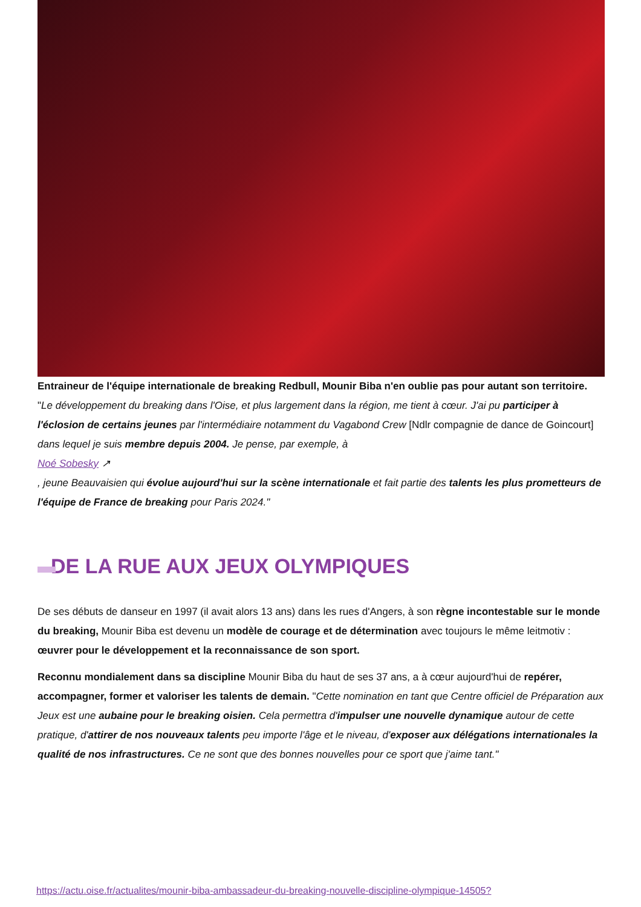Entraineur de l'équipe internationale de breaking Redbull, Mounir Biba n'en oublie pas pour autant son territoire. "Le développement du breaking dans l'Oise, et plus largement dans la région, me tient à cœur. J'ai pu participer à l'éclosion de certains jeunes par l'intermédiaire notamment du Vagabond Crew [Ndlr compagnie de dance de Goincourt] dans lequel je suis membre depuis 2004. Je pense, par exemple, à
Noé Sobesky ↗
, jeune Beauvaisien qui évolue aujourd'hui sur la scène internationale et fait partie des talents les plus prometteurs de l'équipe de France de breaking pour Paris 2024."
DE LA RUE AUX JEUX OLYMPIQUES
De ses débuts de danseur en 1997 (il avait alors 13 ans) dans les rues d'Angers, à son règne incontestable sur le monde du breaking, Mounir Biba est devenu un modèle de courage et de détermination avec toujours le même leitmotiv : œuvrer pour le développement et la reconnaissance de son sport.
Reconnu mondialement dans sa discipline Mounir Biba du haut de ses 37 ans, a à cœur aujourd'hui de repérer, accompagner, former et valoriser les talents de demain. "Cette nomination en tant que Centre officiel de Préparation aux Jeux est une aubaine pour le breaking oisien. Cela permettra d'impulser une nouvelle dynamique autour de cette pratique, d'attirer de nos nouveaux talents peu importe l'âge et le niveau, d'exposer aux délégations internationales la qualité de nos infrastructures. Ce ne sont que des bonnes nouvelles pour ce sport que j'aime tant."
https://actu.oise.fr/actualites/mounir-biba-ambassadeur-du-breaking-nouvelle-discipline-olympique-14505?